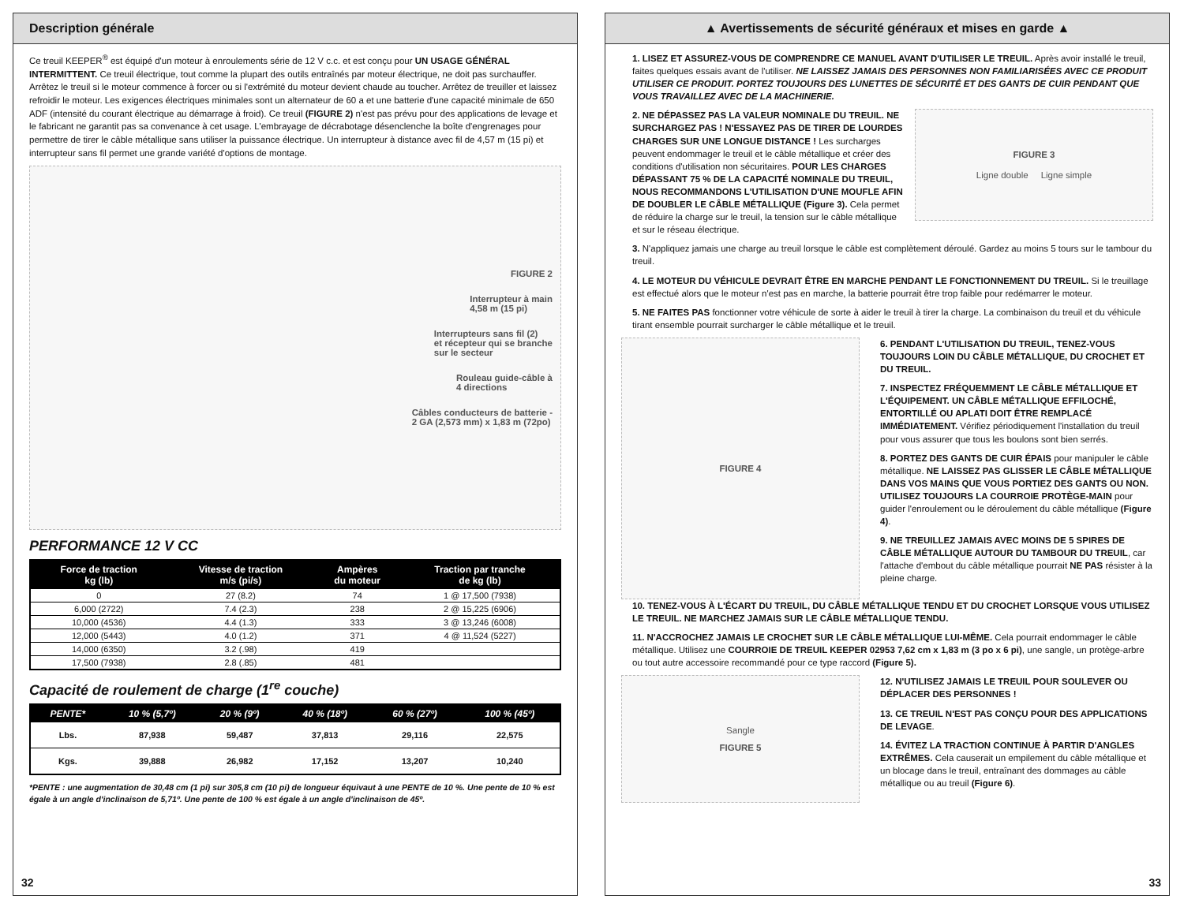Description générale
Ce treuil KEEPER<sup>®</sup> est équipé d'un moteur à enroulements série de 12 V c.c. et est conçu pour UN USAGE GÉNÉRAL INTERMITTENT. Ce treuil électrique, tout comme la plupart des outils entraînés par moteur électrique, ne doit pas surchauffer. Arrêtez le treuil si le moteur commence à forcer ou si l'extrémité du moteur devient chaude au toucher. Arrêtez de treuiller et laissez refroidir le moteur. Les exigences électriques minimales sont un alternateur de 60 a et une batterie d'une capacité minimale de 650 ADF (intensité du courant électrique au démarrage à froid). Ce treuil (FIGURE 2) n'est pas prévu pour des applications de levage et le fabricant ne garantit pas sa convenance à cet usage. L'embrayage de décrabotage désenclenche la boîte d'engrenages pour permettre de tirer le câble métallique sans utiliser la puissance électrique. Un interrupteur à distance avec fil de 4,57 m (15 pi) et interrupteur sans fil permet une grande variété d'options de montage.
FIGURE 2
Interrupteur à main
4,58 m (15 pi)
Interrupteurs sans fil (2)
et récepteur qui se branche
sur le secteur
Rouleau guide-câble à
4 directions
Câbles conducteurs de batterie -
2 GA (2,573 mm) x 1,83 m (72po)
PERFORMANCE 12 V CC
| Force de traction kg (lb) | Vitesse de traction m/s (pi/s) | Ampères du moteur | Traction par tranche de kg (lb) |
| --- | --- | --- | --- |
| 0 | 27 (8.2) | 74 | 1 @ 17,500 (7938) |
| 6,000 (2722) | 7.4 (2.3) | 238 | 2 @ 15,225 (6906) |
| 10,000 (4536) | 4.4 (1.3) | 333 | 3 @ 13,246 (6008) |
| 12,000 (5443) | 4.0 (1.2) | 371 | 4 @ 11,524 (5227) |
| 14,000 (6350) | 3.2 (.98) | 419 | |
| 17,500 (7938) | 2.8 (.85) | 481 | |
Capacité de roulement de charge (1<sup>re</sup> couche)
| PENTE* | 10 % (5,7º) | 20 % (9º) | 40 % (18º) | 60 % (27º) | 100 % (45º) |
| --- | --- | --- | --- | --- | --- |
| Lbs. | 87,938 | 59,487 | 37,813 | 29,116 | 22,575 |
| Kgs. | 39,888 | 26,982 | 17,152 | 13,207 | 10,240 |
*PENTE : une augmentation de 30,48 cm (1 pi) sur 305,8 cm (10 pi) de longueur équivaut à une PENTE de 10 %. Une pente de 10 % est égale à un angle d'inclinaison de 5,71º. Une pente de 100 % est égale à un angle d'inclinaison de 45º.
32
▲ Avertissements de sécurité généraux et mises en garde ▲
1. LISEZ ET ASSUREZ-VOUS DE COMPRENDRE CE MANUEL AVANT D'UTILISER LE TREUIL. Après avoir installé le treuil, faites quelques essais avant de l'utiliser. NE LAISSEZ JAMAIS DES PERSONNES NON FAMILIARISÉES AVEC CE PRODUIT UTILISER CE PRODUIT. PORTEZ TOUJOURS DES LUNETTES DE SÉCURITÉ ET DES GANTS DE CUIR PENDANT QUE VOUS TRAVAILLEZ AVEC DE LA MACHINERIE.
2. NE DÉPASSEZ PAS LA VALEUR NOMINALE DU TREUIL. NE SURCHARGEZ PAS ! N'ESSAYEZ PAS DE TIRER DE LOURDES CHARGES SUR UNE LONGUE DISTANCE ! Les surcharges peuvent endommager le treuil et le câble métallique et créer des conditions d'utilisation non sécuritaires. POUR LES CHARGES DÉPASSANT 75 % DE LA CAPACITÉ NOMINALE DU TREUIL, NOUS RECOMMANDONS L'UTILISATION D'UNE MOUFLE AFIN DE DOUBLER LE CÂBLE MÉTALLIQUE (Figure 3). Cela permet de réduire la charge sur le treuil, la tension sur le câble métallique et sur le réseau électrique.
FIGURE 3
Ligne double Ligne simple
3. N'appliquez jamais une charge au treuil lorsque le câble est complètement déroulé. Gardez au moins 5 tours sur le tambour du treuil.
4. LE MOTEUR DU VÉHICULE DEVRAIT ÊTRE EN MARCHE PENDANT LE FONCTIONNEMENT DU TREUIL. Si le treuillage est effectué alors que le moteur n'est pas en marche, la batterie pourrait être trop faible pour redémarrer le moteur.
5. NE FAITES PAS fonctionner votre véhicule de sorte à aider le treuil à tirer la charge. La combinaison du treuil et du véhicule tirant ensemble pourrait surcharger le câble métallique et le treuil.
FIGURE 4
6. PENDANT L'UTILISATION DU TREUIL, TENEZ-VOUS TOUJOURS LOIN DU CÂBLE MÉTALLIQUE, DU CROCHET ET DU TREUIL.
7. INSPECTEZ FRÉQUEMMENT LE CÂBLE MÉTALLIQUE ET L'ÉQUIPEMENT. UN CÂBLE MÉTALLIQUE EFFILOCHÉ, ENTORTILLÉ OU APLATI DOIT ÊTRE REMPLACÉ IMMÉDIATEMENT. Vérifiez périodiquement l'installation du treuil pour vous assurer que tous les boulons sont bien serrés.
8. PORTEZ DES GANTS DE CUIR ÉPAIS pour manipuler le câble métallique. NE LAISSEZ PAS GLISSER LE CÂBLE MÉTALLIQUE DANS VOS MAINS QUE VOUS PORTIEZ DES GANTS OU NON. UTILISEZ TOUJOURS LA COURROIE PROTÈGE-MAIN pour guider l'enroulement ou le déroulement du câble métallique (Figure 4).
9. NE TREUILLEZ JAMAIS AVEC MOINS DE 5 SPIRES DE CÂBLE MÉTALLIQUE AUTOUR DU TAMBOUR DU TREUIL, car l'attache d'embout du câble métallique pourrait NE PAS résister à la pleine charge.
10. TENEZ-VOUS À L'ÉCART DU TREUIL, DU CÂBLE MÉTALLIQUE TENDU ET DU CROCHET LORSQUE VOUS UTILISEZ LE TREUIL. NE MARCHEZ JAMAIS SUR LE CÂBLE MÉTALLIQUE TENDU.
11. N'ACCROCHEZ JAMAIS LE CROCHET SUR LE CÂBLE MÉTALLIQUE LUI-MÊME. Cela pourrait endommager le câble métallique. Utilisez une COURROIE DE TREUIL KEEPER 02953 7,62 cm x 1,83 m (3 po x 6 pi), une sangle, un protège-arbre ou tout autre accessoire recommandé pour ce type raccord (Figure 5).
Sangle
FIGURE 5
12. N'UTILISEZ JAMAIS LE TREUIL POUR SOULEVER OU DÉPLACER DES PERSONNES !
13. CE TREUIL N'EST PAS CONÇU POUR DES APPLICATIONS DE LEVAGE.
14. ÉVITEZ LA TRACTION CONTINUE À PARTIR D'ANGLES EXTRÊMES. Cela causerait un empilement du câble métallique et un blocage dans le treuil, entraînant des dommages au câble métallique ou au treuil (Figure 6).
33